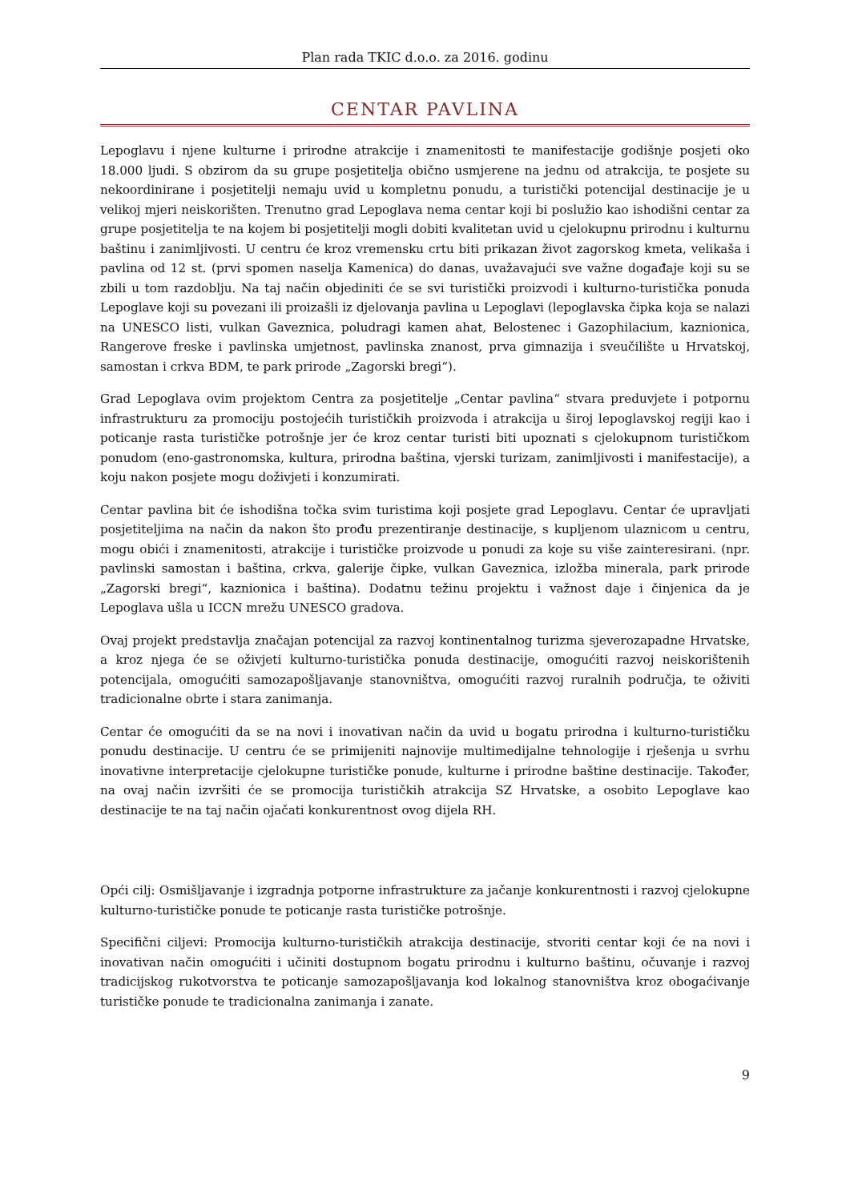Plan rada TKIC d.o.o. za 2016. godinu
CENTAR PAVLINA
Lepoglavu i njene kulturne i prirodne atrakcije i znamenitosti te manifestacije godišnje posjeti oko 18.000 ljudi. S obzirom da su grupe posjetitelja obično usmjerene na jednu od atrakcija, te posjete su nekoordinirane i posjetitelji nemaju uvid u kompletnu ponudu, a turistički potencijal destinacije je u velikoj mjeri neiskorišten. Trenutno grad Lepoglava nema centar koji bi poslužio kao ishodišni centar za grupe posjetitelja te na kojem bi posjetitelji mogli dobiti kvalitetan uvid u cjelokupnu prirodnu i kulturnu baštinu i zanimljivosti. U centru će kroz vremensku crtu biti prikazan život zagorskog kmeta, velikaša i pavlina od 12 st. (prvi spomen naselja Kamenica) do danas, uvažavajući sve važne događaje koji su se zbili u tom razdoblju. Na taj način objediniti će se svi turistički proizvodi i kulturno-turistička ponuda Lepoglave koji su povezani ili proizašli iz djelovanja pavlina u Lepoglavi (lepoglavska čipka koja se nalazi na UNESCO listi, vulkan Gaveznica, poludragi kamen ahat, Belostenec i Gazophilacium, kaznionica, Rangerove freske i pavlinska umjetnost, pavlinska znanost, prva gimnazija i sveučilište u Hrvatskoj, samostan i crkva BDM, te park prirode „Zagorski bregi“).
Grad Lepoglava ovim projektom Centra za posjetitelje „Centar pavlina“ stvara preduvjete i potpornu infrastrukturu za promociju postojećih turističkih proizvoda i atrakcija u široj lepoglavskoj regiji kao i poticanje rasta turističke potrošnje jer će kroz centar turisti biti upoznati s cjelokupnom turističkom ponudom (eno-gastronomska, kultura, prirodna baština, vjerski turizam, zanimljivosti i manifestacije), a koju nakon posjete mogu doživjeti i konzumirati.
Centar pavlina bit će ishodišna točka svim turistima koji posjete grad Lepoglavu. Centar će upravljati posjetiteljima na način da nakon što prođu prezentiranje destinacije, s kupljenom ulaznicom u centru, mogu obići i znamenitosti, atrakcije i turističke proizvode u ponudi za koje su više zainteresirani. (npr. pavlinski samostan i baština, crkva, galerije čipke, vulkan Gaveznica, izložba minerala, park prirode „Zagorski bregi“, kaznionica i baština). Dodatnu težinu projektu i važnost daje i činjenica da je Lepoglava ušla u ICCN mrežu UNESCO gradova.
Ovaj projekt predstavlja značajan potencijal za razvoj kontinentalnog turizma sjeverozapadne Hrvatske, a kroz njega će se oživjeti kulturno-turistička ponuda destinacije, omogućiti razvoj neiskorištenih potencijala, omogućiti samozapošljavanje stanovništva, omogućiti razvoj ruralnih područja, te oživiti tradicionalne obrte i stara zanimanja.
Centar će omogućiti da se na novi i inovativan način da uvid u bogatu prirodna i kulturno-turističku ponudu destinacije. U centru će se primijeniti najnovije multimedijalne tehnologije i rješenja u svrhu inovativne interpretacije cjelokupne turističke ponude, kulturne i prirodne baštine destinacije. Također, na ovaj način izvršiti će se promocija turističkih atrakcija SZ Hrvatske, a osobito Lepoglave kao destinacije te na taj način ojačati konkurentnost ovog dijela RH.
Opći cilj: Osmišljavanje i izgradnja potporne infrastrukture za jačanje konkurentnosti i razvoj cjelokupne kulturno-turističke ponude te poticanje rasta turističke potrošnje.
Specifični ciljevi: Promocija kulturno-turističkih atrakcija destinacije, stvoriti centar koji će na novi i inovativan način omogućiti i učiniti dostupnom bogatu prirodnu i kulturno baštinu, očuvanje i razvoj tradicijskog rukotvorstva te poticanje samozapošljavanja kod lokalnog stanovništva kroz obogaćivanje turističke ponude te tradicionalna zanimanja i zanate.
9